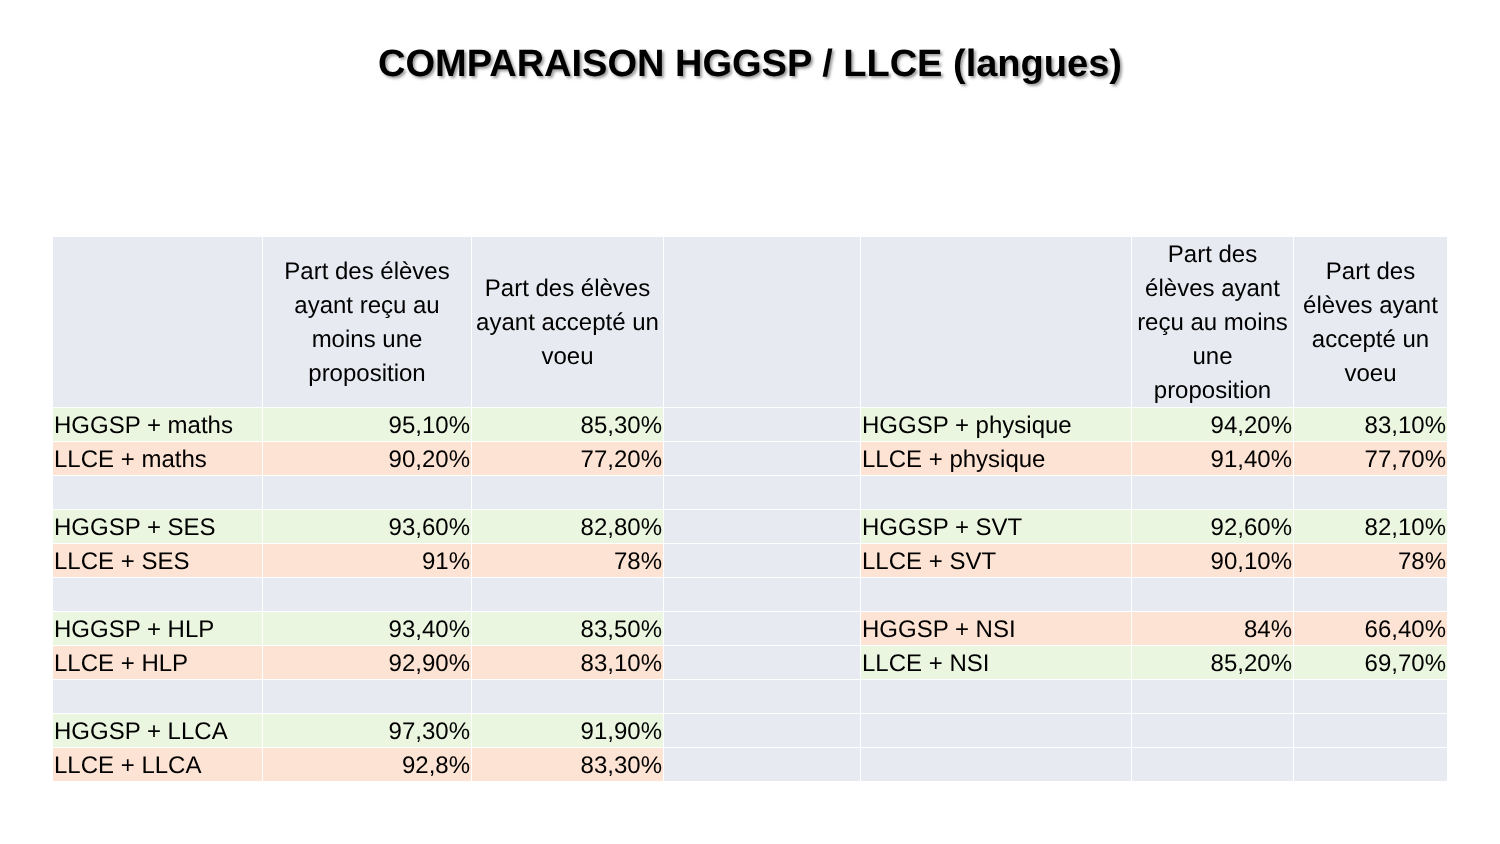COMPARAISON HGGSP / LLCE (langues)
| | Part des élèves ayant reçu au moins une proposition | Part des élèves ayant accepté un voeu | | | Part des élèves ayant reçu au moins une proposition | Part des élèves ayant accepté un voeu |
| --- | --- | --- | --- | --- | --- | --- |
| HGGSP + maths | 95,10% | 85,30% | | HGGSP + physique | 94,20% | 83,10% |
| LLCE + maths | 90,20% | 77,20% | | LLCE + physique | 91,40% | 77,70% |
| HGGSP + SES | 93,60% | 82,80% | | HGGSP + SVT | 92,60% | 82,10% |
| LLCE + SES | 91% | 78% | | LLCE + SVT | 90,10% | 78% |
| HGGSP + HLP | 93,40% | 83,50% | | HGGSP + NSI | 84% | 66,40% |
| LLCE + HLP | 92,90% | 83,10% | | LLCE + NSI | 85,20% | 69,70% |
| HGGSP + LLCA | 97,30% | 91,90% | | | | |
| LLCE + LLCA | 92,8% | 83,30% | | | | |